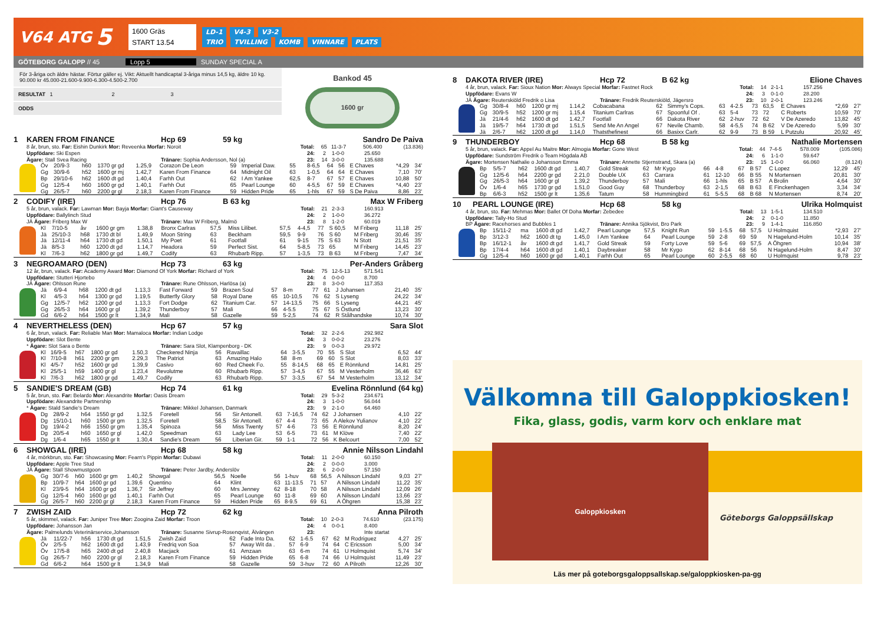V64 ATG
5
1600 Gräs
START 13.54
LD-1 V4-3 V3-2
TRIO TVILLING KOMB VINNARE PLATS
GÖTEBORG GALOPP // 45 Lopp 5 SUNDAY SPECIAL A
För 3-åriga och äldre hästar. Förtur gäller ej. Vikt: Aktuellt handicaptal 3-åriga minus 14,5 kg, äldre 10 kg.
90.000 kr 45.000-21.600-9.900-6.300-4.500-2.700
RESULTAT 1 2 3
ODDS
Bankod 45
1600 gr
1 KAREN FROM FINANCE Hcp 69 59 kg Sandro De Paiva
8 år, brun, sto. Far: Eishin Dunkirk Mor: Reveenka Morfar: Noroit Total: 65 11-3-7 506.400 (13.836)
Uppfödare: Ski Espen 24: 2 1-0-0 25.650
Ägare: Stall Svea Racing Tränare: Sophia Andersson, Nol (a) 23: 14 3-0-0 135.688
| Öv | 20/9-3 | h60 | 1370 gr gd | 1.25,9 | Corazon De Leon | 59 | Imperial Daw. | 55 | 8-6,5 | 64 | 56 | E Chaves | *4,29 | 34' |
| Gg | 30/9-6 | h52 | 1600 gr mj | 1.42,7 | Karen From Finance | 64 | Midnight Oil | 63 | 1-0,5 | 64 | 64 | E Chaves | 7,10 | 70' |
| Bp | 29/10-6 | h62 | 1600 dt gd | 1.40,4 | Farhh Out | 62 | I Am Yankee | 62,5 | 8-7 | 67 | 57 | E Chaves | 10,88 | 50' |
| Gg | 12/5-4 | h60 | 1600 gr gd | 1.40,1 | Farhh Out | 65 | Pearl Lounge | 60 | 4-5,5 | 67 | 59 | E Chaves | *4,40 | 23' |
| Gg | 26/5-7 | h60 | 2200 gr gl | 2.18,3 | Karen From Finance | 59 | Hidden Pride | 65 | 1-hls | 67 | 59 | S De Paiva | 8,86 | 23' |
2 CODIFY (IRE) Hcp 76 B 63 kg Max W Friberg
5 år, brun, valack. Far: Lawman Mor: Bayja Morfar: Giant's Causeway Total: 21 2-3-3 160.913
Uppfödare: Ballylinch Stud 24: 2 1-0-0 36.272
JÄ Ägare: Friberg Max W Tränare: Max W Friberg, Malmö 23: 8 1-2-0 60.019
| Kl | 7/10-5 | åv | 1600 gr gm | 1.38,8 | Bronx Carlras | 57,5 | Miss Lilibet. | 57,5 | 4-4,5 | 77 | S 60,5 | M Friberg | 11,18 | 25' |
| Jä | 25/10-3 | h68 | 1730 dt bl | 1.49,9 | Moon String | 63 | Beckham | 59,5 | 9-9 | 76 | S 60 | M Friberg | 30,46 | 35' |
| Jä | 12/11-4 | h64 | 1730 dt gd | 1.50,1 | My Poet | 61 | Footfall | 61 | 9-15 | 75 | S 63 | N Stott | 21,51 | 35' |
| Jä | 8/5-3 | h60 | 1200 dt gd | 1.14,7 | Headora | 59 | Perfect Sist. | 64 | 5-8,5 | 73 | 65 | M Friberg | 14,45 | 23' |
| Kl | 7/6-3 | h62 | 1800 gr gd | 1.49,7 | Codify | 63 | Rhubarb Ripp. | 57 | 1-3,5 | 73 | B 63 | M Friberg | 7,47 | 34' |
3 NEGROAMARO (DEN) Hcp 73 63 kg Per-Anders Gråberg
12 år, brun, valack. Far: Academy Award Mor: Diamond Of York Morfar: Richard of York Total: 75 12-5-13 571.541
Uppfödare: Stutteri Hjortebo 24: 4 0-0-0 8.700
JÄ Ägare: Ohlsson Rune Tränare: Rune Ohlsson, Harlösa (a) 23: 8 3-0-0 117.353
| Jä | 6/9-4 | h68 | 1200 dt gd | 1.13,3 | Fast Forward | 59 | Brazen Soul | 57 | 8-m | 77 | 61 | J Johansen | 21,40 | 35' |
| Kl | 4/5-3 | h64 | 1300 gr gd | 1.19,5 | Butterfly Glory | 58 | Royal Dane | 65 | 10-10,5 | 76 | 62 | S Lyseng | 24,22 | 34' |
| Gg | 12/5-7 | h62 | 1200 gr gd | 1.13,3 | Fort Dodge | 62 | Titanium Car. | 57 | 14-13,5 | 75 | 66 | S Lyseng | 44,21 | 45' |
| Gg | 26/5-3 | h64 | 1600 gr gl | 1.39,2 | Thunderboy | 57 | Mali | 66 | 4-5.5 | 75 | 67 | S Östlund | 13,23 | 30' |
| Gd | 6/6-2 | h64 | 1500 gr lt | 1.34,9 | Mali | 58 | Gazelle | 59 | 5-2,5 | 74 | 62 | R Stålhandske | 10,74 | 30' |
4 NEVERTHELESS (DEN) Hcp 67 57 kg Sara Slot
6 år, brun, valack. Far: Reliable Man Mor: Mamaloca Morfar: Indian Lodge Total: 32 2-2-6 292.982
Uppfödare: Slot Bente 24: 3 0-0-2 23.276
* Ägare: Slot Sara o Bente Tränare: Sara Slot, Klampenborg - DK 23: 9 0-0-3 29.972
| Kl | 16/9-5 | h67 | 1800 gr gd | 1.50,3 | Checkered Ninja | 56 | Ravaillac | 64 | 3-5,5 | 70 | 55 | S Slot | 6,52 | 44' |
| Kl | 7/10-8 | h61 | 2200 gr gm | 2.29,3 | The Patriot | 63 | Amazing Halo | 58 | 8-m | 69 | 60 | S Slot | 8,03 | 33' |
| Kl | 4/5-7 | h52 | 1600 gr gd | 1.39,9 | Casivo | 60 | Red Cheek Fo. | 55 | 8-14,5 | 68 | 65 | E Rönnlund | 14,81 | 25' |
| Kl | 25/5-1 | h59 | 1400 gr gl | 1.23,4 | Revolutme | 60 | Rhubarb Ripp. | 57 | 3-4,5 | 67 | 55 | M Vesterholm | 36,46 | 63' |
| Kl | 7/6-3 | h62 | 1800 gr gd | 1.49,7 | Codify | 63 | Rhubarb Ripp. | 57 | 3-3,5 | 67 | 54 | M Vesterholm | 13,12 | 34' |
5 SANDIE'S DREAM (GB) Hcp 74 61 kg Evelina Rönnlund (64 kg)
5 år, brun, sto. Far: Belardo Mor: Alexandrite Morfar: Oasis Dream Total: 29 5-3-2 234.671
Uppfödare: Alexandrite Partnership 24: 3 1-0-0 56.044
* Ägare: Stald Sandie's Dream Tränare: Mikkel Johansen, Danmark 23: 9 2-1-0 64.460
| Dg | 28/9-2 | h64 | 1550 gr gd | 1.32,5 | Foretell | 56 | Sir Antonell. | 63 | 7-16,5 | 74 | 62 | J Johansen | 4,10 | 22' |
| Dg | 15/10-1 | h60 | 1500 gr gm | 1.32,5 | Foretell | 58,5 | Sir Antonell. | 67 | 4-4 | 73 | 65 | A Alekov Yulianov | 4,10 | 22' |
| Dg | 19/4-2 | h66 | 1550 gr gm | 1.35,4 | Spinoza | 56 | Miss Twenty | 57 | 4-6 | 73 | 56 | E Rönnlund | 8,20 | 24' |
| Dg | 20/5-4 | h60 | 1650 gr gl | 1.42,0 | Speedman | 63 | Lady Lee | 53 | 6-5 | 73 | 61 | M Klöve | 7,40 | 22' |
| Dg | 1/6-4 | h65 | 1550 gr lt | 1.30,4 | Sandie's Dream | 56 | Liberian Gir. | 59 | 1-1 | 72 | 56 | K Belcourt | 7,00 | 52' |
6 SHOWGAL (IRE) Hcp 68 58 kg Annie Nilsson Lindahl
4 år, mörkbrun, sto. Far: Showcasing Mor: Fearn's Pippin Morfar: Dubawi Total: 11 2-0-0 60.150
Uppfödare: Apple Tree Stud 24: 2 0-0-0 3.000
JÄ Ägare: Stall Showmustgoon Tränare: Peter Jardby, Anderslöv 23: 6 2-0-0 57.150
| Gg | 30/7-6 | h60 | 1600 gr gm | 1.40,2 | Showgal | 56,5 | Noelle | 56 | 1-huv | 68 | 56,5 | A Nilsson Lindahl | 9,03 | 27' |
| Bp | 10/9-7 | h64 | 1600 gr gd | 1.39,6 | Quentino | 64 | Klint | 63 | 11-13.5 | 71 | 57 | A Nilsson Lindahl | 11,22 | 35' |
| Kl | 23/9-5 | h64 | 1600 gr gd | 1.36,7 | Sir Jeffrey | 60 | Mrs Jenney | 62 | 8-18 | 70 | 58 | A Nilsson Lindahl | 12,09 | 26' |
| Gg | 12/5-4 | h60 | 1600 gr gd | 1.40,1 | Farhh Out | 65 | Pearl Lounge | 60 | 11-8 | 69 | 60 | A Nilsson Lindahl | 13,66 | 23' |
| Gg | 26/5-7 | h60 | 2200 gr gl | 2.18,3 | Karen From Finance | 59 | Hidden Pride | 65 | 8-9.5 | 69 | 61 | A Öhgren | 15,38 | 23' |
7 ZWISH ZAID Hcp 72 62 kg Anna Pilroth
5 år, skimmel, valack. Far: Juniper Tree Mor: Zoogina Zaid Morfar: Troon Total: 10 2-0-3 74.610 (23.175)
Uppfödare: Johansson Jan 24: 4 0-0-1 8.400
Ägare: Palmelunds Veterinärservice,Johansson Tränare: Susanne Sivrup-Rosenqvist, Älvängen 23: Inte startat
| Jä | 11/22-7 | h56 | 1730 dt gd | 1.51,5 | Zwish Zaid | 62 | Fade Into Da. | 62 | 1-6.5 | 67 | 62 | M Rodriguez | 4,27 | 25' |
| Öv | 2/5-5 | h62 | 1600 dt gd | 1.43,9 | Fredriq von Soa | 57 | Away Wit da . | 57 | 6-9 | 74 | 64 | C Ericsson | 5,00 | 34' |
| Öv | 17/5-8 | h65 | 2400 dt gd | 2.40,8 | Macjack | 61 | Amzaan | 63 | 6-m | 74 | 61 | U Holmquist | 5,74 | 34' |
| Gg | 26/5-7 | h60 | 2200 gr gl | 2.18,3 | Karen From Finance | 59 | Hidden Pride | 65 | 6-8 | 74 | 66 | U Holmquist | 11,49 | 23' |
| Gd | 6/6-2 | h64 | 1500 gr lt | 1.34,9 | Mali | 58 | Gazelle | 59 | 3-huv | 72 | 60 | A Pilroth | 12,26 | 30' |
8 DAKOTA RIVER (IRE) Hcp 72 B 62 kg Elione Chaves
4 år, brun, valack. Far: Sioux Nation Mor: Always Special Morfar: Fastnet Rock Total: 14 2-1-1 157.256
Uppfödare: Evans W 24: 3 0-1-0 28.200
JÄ Ägare: Reuterskiöld Fredrik o Lisa Tränare: Fredrik Reuterskiöld, Jägersro 23: 10 2-0-1 123.246
| Gg | 30/8-4 | h60 | 1200 gr mj | 1.14,2 | Cobacabana | 62 | Simmy's Cops. | 63 | 4-2.5 | 73 | 63,5 | E Chaves | *2,69 | 27' |
| Gg | 30/9-5 | h52 | 1200 gr mj | 1.15,4 | Titanium Carlras | 67 | Spoonful Of . | 63 | 5-4 | 73 | 72 | C Roberts | 10,59 | 70' |
| Jä | 21/4-6 | h62 | 1600 dt gd | 1.42,7 | Footfall | 66 | Dakota River | 62 | 2-huv | 72 | 62 | V De Azeredo | 13,82 | 45' |
| Jä | 19/5-7 | h64 | 1730 dt gd | 1.51,5 | Send Me An Angel | 67 | Nevile Chamb. | 58 | 4-5,5 | 74 | B 62 | V De Azeredo | 5,99 | 30' |
| Jä | 2/6-7 | h62 | 1200 dt gd | 1.14,0 | Thatsthefinest | 66 | Basixx Carlr. | 62 | 9-9 | 73 | B 59 | L Putzulu | 20,92 | 45' |
9 THUNDERBOY Hcp 68 B 58 kg Nathalie Mortensen
5 år, brun, valack. Far: Appel Au Maitre Mor: Almogia Morfar: Gone West Total: 44 7-4-5 578.009 (105.086)
Uppfödare: Sundström Fredrik o Team Högdala AB 24: 6 1-1-0 59.647
Ägare: Mortensen Nathalie o Johansson Emma Tränare: Annette Stjernstrand, Skara (a) 23: 15 1-0-0 66.060 (8.124)
| Bp | 5/5-7 | h62 | 1600 dt gd | 1.40,7 | Gold Streak | 62 | Mr Kygo | 66 | 4-8 | 67 | B 57 | C Lopez | 12,29 | 45' |
| Gg | 12/5-6 | h64 | 2200 gr gd | 2.21,0 | Double UX | 63 | Carrara | 61 | 12-10 | 66 | B 55 | N Mortensen | 20,81 | 30' |
| Gg | 26/5-3 | h64 | 1600 gr gl | 1.39,2 | Thunderboy | 57 | Mali | 66 | 1-hls | 65 | B 57 | A Brolin | 4,64 | 30' |
| Öv | 1/6-4 | h65 | 1730 gr gd | 1.51,0 | Good Guy | 68 | Thunderboy | 63 | 2-1,5 | 68 | B 63 | E Finckenhagen | 3,34 | 34' |
| Bp | 6/6-3 | h52 | 1500 gr lt | 1.35,6 | Tatum | 58 | Hummingbird | 61 | 5-5.5 | 68 | B 68 | N Mortensen | 8,74 | 20' |
10 PEARL LOUNGE (IRE) Hcp 68 58 kg Ulrika Holmquist
4 år, brun, sto. Far: Mehmas Mor: Ballet Of Doha Morfar: Zebedee Total: 13 1-5-1 134.510
Uppfödare: Tally-Ho Stud 24: 2 0-1-0 11.850
BP Ägare: Racehorses and Bubbles 1 Tränare: Annika Sjökvist, Bro Park 23: 9 1-4-1 116.850
| Bp | 15/11-2 | ma | 1600 dt gd | 1.42,7 | Pearl Lounge | 57,5 | Knight Run | 59 | 1-5.5 | 68 | 57,5 | U Holmquist | *2,93 | 27' |
| Bp | 3/12-3 | h62 | 1600 dt tg | 1.45,0 | I Am Yankee | 64 | Pearl Lounge | 59 | 2-8 | 69 | 59 | N Hagelund-Holm | 10,14 | 35' |
| Bp | 16/12-1 | åv | 1600 dt gd | 1.41,7 | Gold Streak | 59 | Forty Love | 59 | 5-6 | 69 | 57,5 | A Öhgren | 10,94 | 38' |
| Bp | 17/4-4 | h64 | 1600 dt gd | 1.40,1 | Daybreaker | 58 | Mr Kygo | 62 | 8-14 | 68 | 56 | N Hagelund-Holm | 8,47 | 30' |
| Gg | 12/5-4 | h60 | 1600 gr gd | 1.40,1 | Farhh Out | 65 | Pearl Lounge | 60 | 2-5,5 | 68 | 60 | U Holmquist | 9,78 | 23' |
Välkomna till Galoppkiosken!
Fika, glass, godis, varm korv och enklare mat
Galoppkiosken
Göteborgs Galoppsällskap
Läs mer på goteborgsgaloppsallskap.se/galoppkiosken-pa-gg